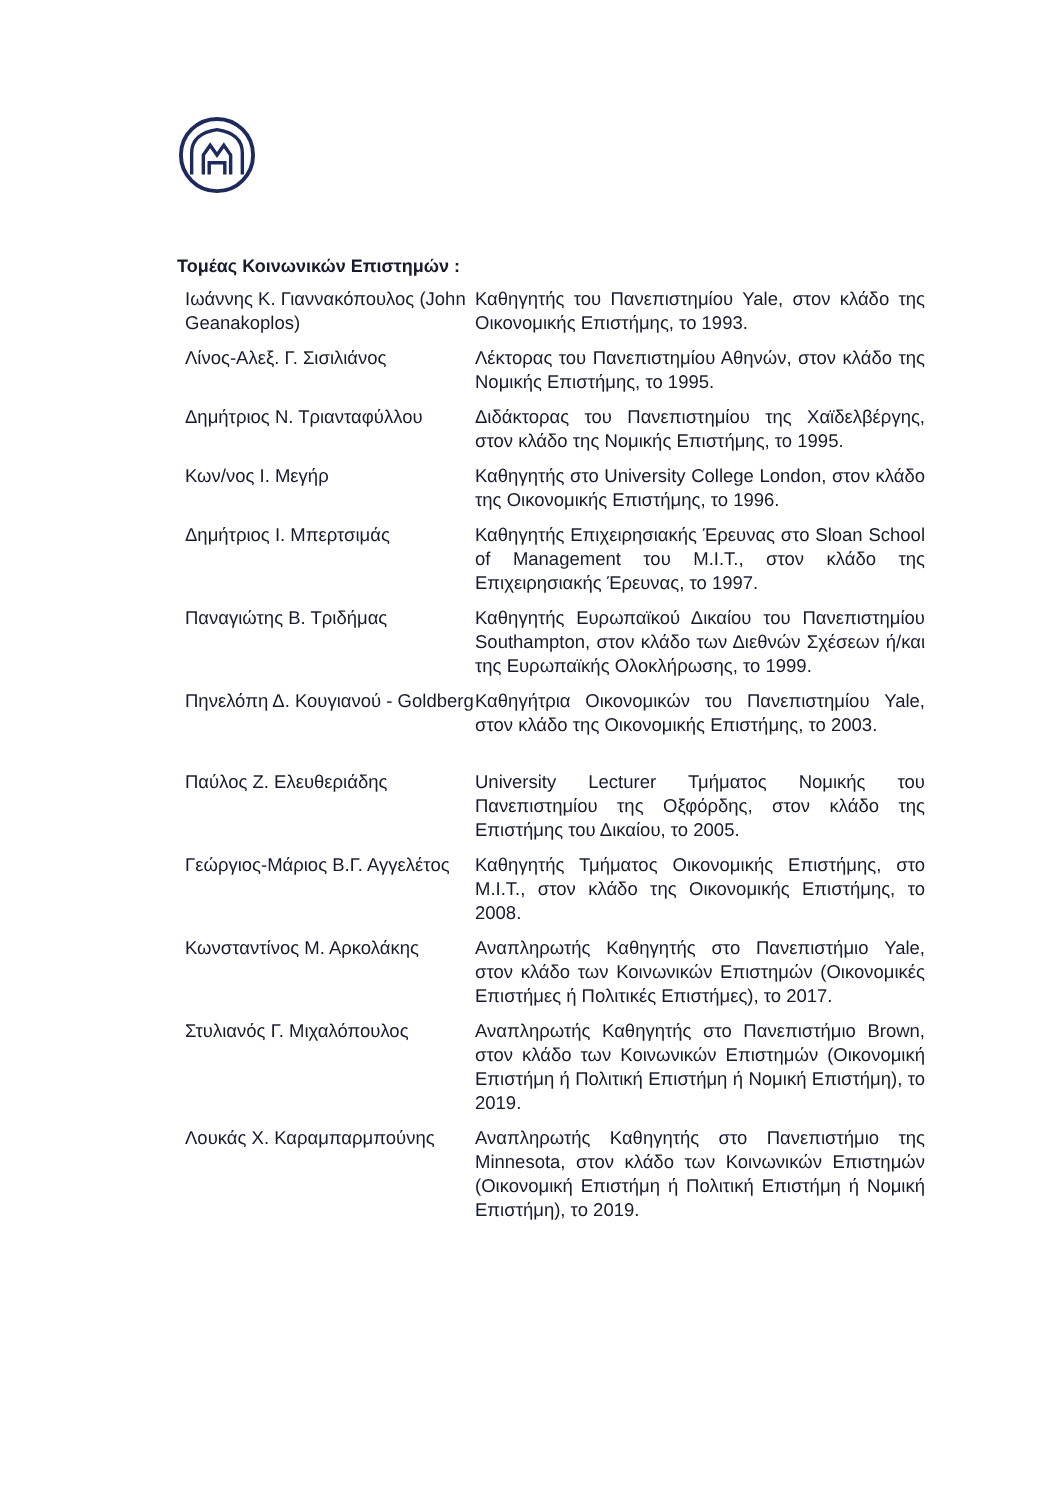Τομέας Κοινωνικών Επιστημών :
| Ιωάννης Κ. Γιαννακόπουλος (John Geanakoplos) | Καθηγητής του Πανεπιστημίου Yale, στον κλάδο της Οικονομικής Επιστήμης, το 1993. |
| Λίνος-Αλεξ. Γ. Σισιλιάνος | Λέκτορας του Πανεπιστημίου Αθηνών, στον κλάδο της Νομικής Επιστήμης, το 1995. |
| Δημήτριος Ν. Τριανταφύλλου | Διδάκτορας του Πανεπιστημίου της Χαϊδελβέργης, στον κλάδο της Νομικής Επιστήμης, το 1995. |
| Κων/νος Ι. Μεγήρ | Καθηγητής στο University College London, στον κλάδο της Οικονομικής Επιστήμης, το 1996. |
| Δημήτριος Ι. Μπερτσιμάς | Καθηγητής Επιχειρησιακής Έρευνας στο Sloan School of Management του M.I.T., στον κλάδο της Επιχειρησιακής Έρευνας, το 1997. |
| Παναγιώτης Β. Τριδήμας | Καθηγητής Ευρωπαϊκού Δικαίου του Πανεπιστημίου Southampton, στον κλάδο των Διεθνών Σχέσεων ή/και της Ευρωπαϊκής Ολοκλήρωσης, το 1999. |
| Πηνελόπη Δ. Κουγιανού - Goldberg | Καθηγήτρια Οικονομικών του Πανεπιστημίου Yale, στον κλάδο της Οικονομικής Επιστήμης, το 2003. |
| Παύλος Ζ. Ελευθεριάδης | University Lecturer Τμήματος Νομικής του Πανεπιστημίου της Οξφόρδης, στον κλάδο της Επιστήμης του Δικαίου, το 2005. |
| Γεώργιος-Μάριος Β.Γ. Αγγελέτος | Καθηγητής Τμήματος Οικονομικής Επιστήμης, στο M.I.T., στον κλάδο της Οικονομικής Επιστήμης, το 2008. |
| Κωνσταντίνος Μ. Αρκολάκης | Αναπληρωτής Καθηγητής στο Πανεπιστήμιο Yale, στον κλάδο των Κοινωνικών Επιστημών (Οικονομικές Επιστήμες ή Πολιτικές Επιστήμες), το 2017. |
| Στυλιανός Γ. Μιχαλόπουλος | Αναπληρωτής Καθηγητής στο Πανεπιστήμιο Brown, στον κλάδο των Κοινωνικών Επιστημών (Οικονομική Επιστήμη ή Πολιτική Επιστήμη ή Νομική Επιστήμη), το 2019. |
| Λουκάς Χ. Καραμπαρμπούνης | Αναπληρωτής Καθηγητής στο Πανεπιστήμιο της Minnesota, στον κλάδο των Κοινωνικών Επιστημών (Οικονομική Επιστήμη ή Πολιτική Επιστήμη ή Νομική Επιστήμη), το 2019. |